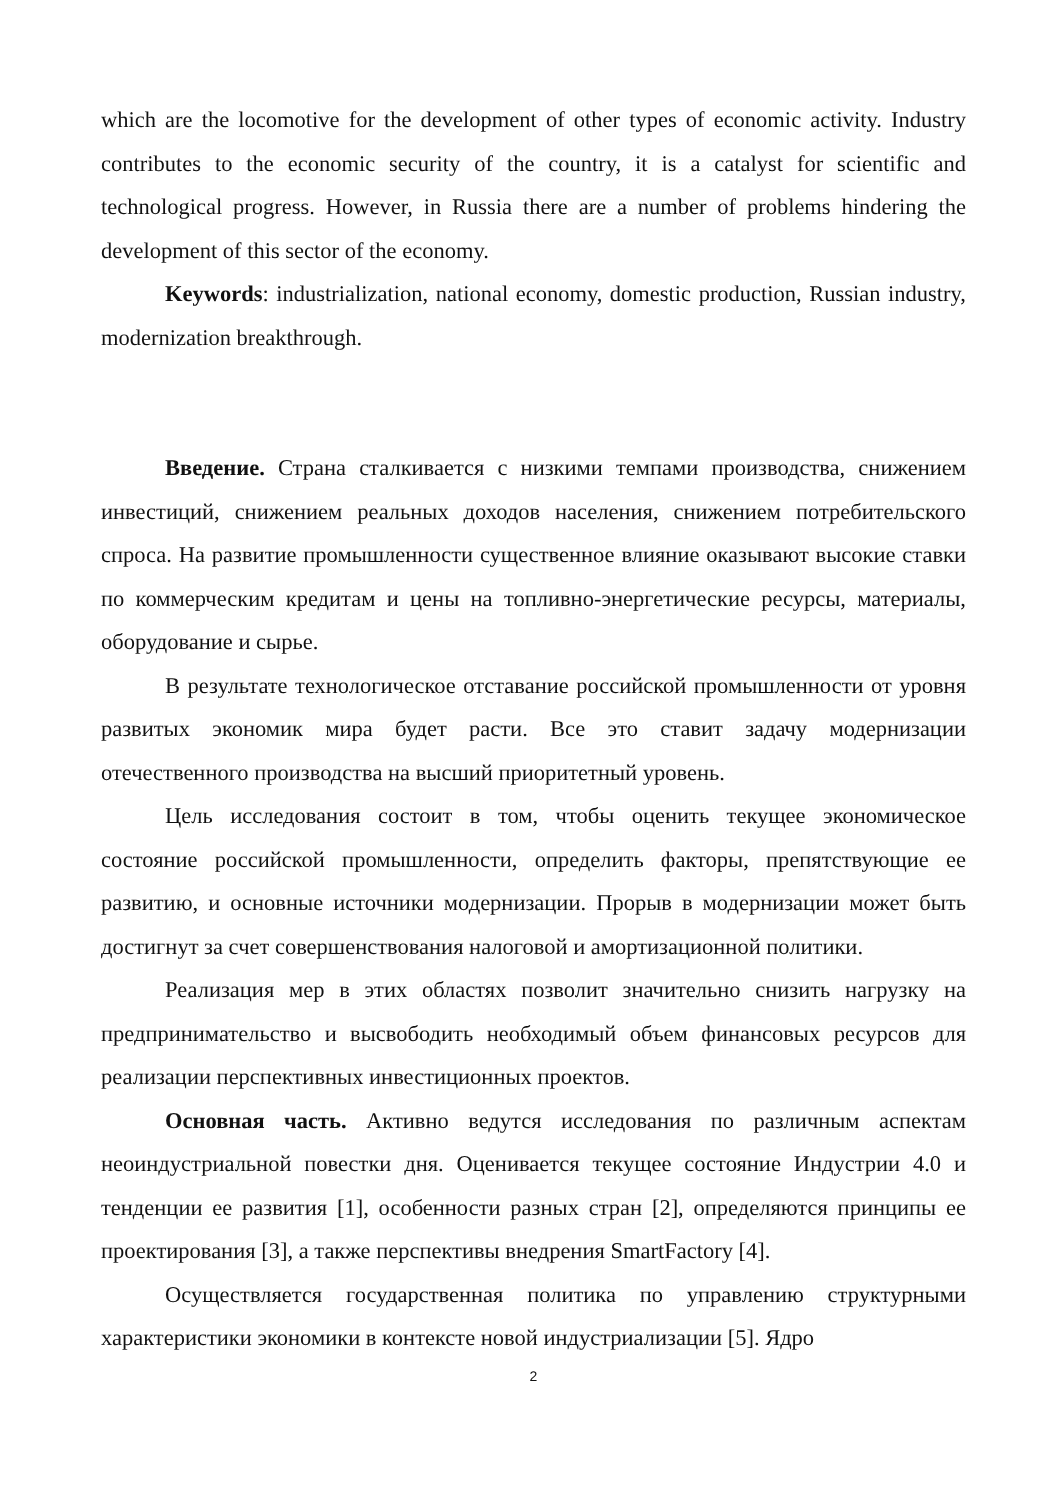which are the locomotive for the development of other types of economic activity. Industry contributes to the economic security of the country, it is a catalyst for scientific and technological progress. However, in Russia there are a number of problems hindering the development of this sector of the economy.
Keywords: industrialization, national economy, domestic production, Russian industry, modernization breakthrough.
Введение. Страна сталкивается с низкими темпами производства, снижением инвестиций, снижением реальных доходов населения, снижением потребительского спроса. На развитие промышленности существенное влияние оказывают высокие ставки по коммерческим кредитам и цены на топливно-энергетические ресурсы, материалы, оборудование и сырье.
В результате технологическое отставание российской промышленности от уровня развитых экономик мира будет расти. Все это ставит задачу модернизации отечественного производства на высший приоритетный уровень.
Цель исследования состоит в том, чтобы оценить текущее экономическое состояние российской промышленности, определить факторы, препятствующие ее развитию, и основные источники модернизации. Прорыв в модернизации может быть достигнут за счет совершенствования налоговой и амортизационной политики.
Реализация мер в этих областях позволит значительно снизить нагрузку на предпринимательство и высвободить необходимый объем финансовых ресурсов для реализации перспективных инвестиционных проектов.
Основная часть. Активно ведутся исследования по различным аспектам неоиндустриальной повестки дня. Оценивается текущее состояние Индустрии 4.0 и тенденции ее развития [1], особенности разных стран [2], определяются принципы ее проектирования [3], а также перспективы внедрения SmartFactory [4].
Осуществляется государственная политика по управлению структурными характеристики экономики в контексте новой индустриализации [5]. Ядро
2